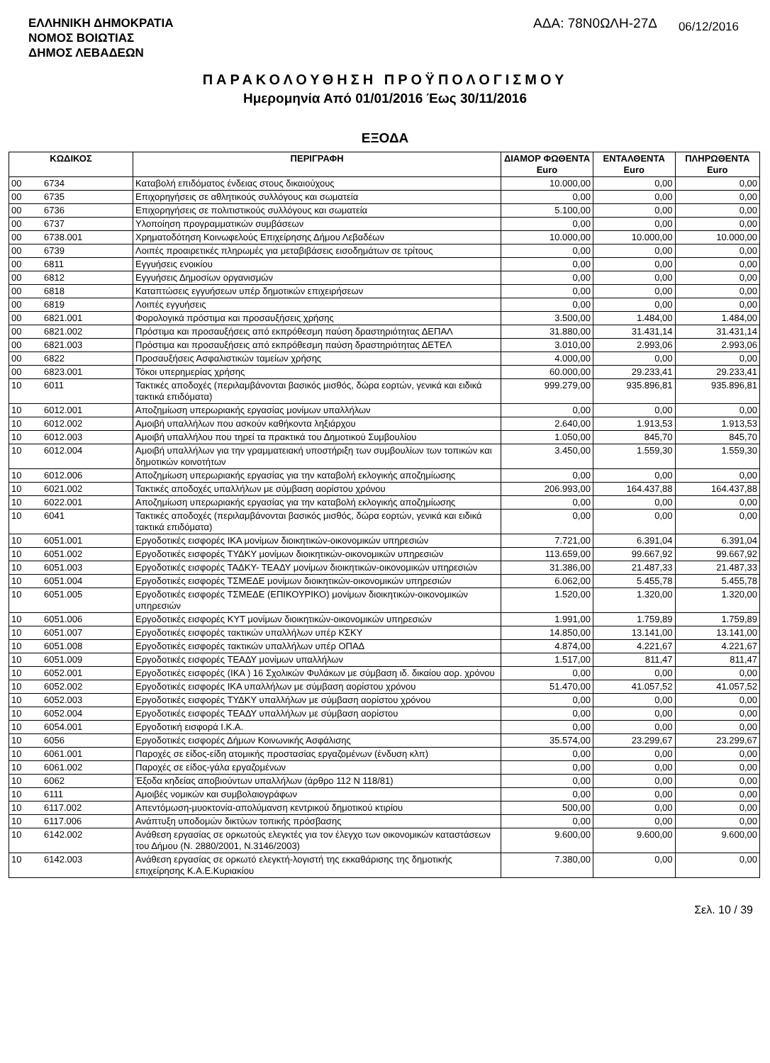ΕΛΛΗΝΙΚΗ ΔΗΜΟΚΡΑΤΙΑ
ΝΟΜΟΣ ΒΟΙΩΤΙΑΣ
ΔΗΜΟΣ ΛΕΒΑΔΕΩΝ
ΑΔΑ: 78Ν0ΩΛΗ-27Δ
06/12/2016
ΠΑΡΑΚΟΛΟΥΘΗΣΗ ΠΡΟΫΠΟΛΟΓΙΣΜΟΥ
Ημερομηνία Από 01/01/2016 Έως 30/11/2016
ΕΞΟΔΑ
| ΚΩΔΙΚΟΣ | | ΠΕΡΙΓΡΑΦΗ | ΔΙΑΜΟΡ ΦΩΘΕΝΤΑ Euro | ΕΝΤΑΛΘΕΝΤΑ Euro | ΠΛΗΡΩΘΕΝΤΑ Euro |
| --- | --- | --- | --- | --- | --- |
| 00 | 6734 | Καταβολή επιδόματος ένδειας στους δικαιούχους | 10.000,00 | 0,00 | 0,00 |
| 00 | 6735 | Επιχορηγήσεις σε αθλητικούς συλλόγους και σωματεία | 0,00 | 0,00 | 0,00 |
| 00 | 6736 | Επιχορηγήσεις σε πολιτιστικούς συλλόγους και σωματεία | 5.100,00 | 0,00 | 0,00 |
| 00 | 6737 | Υλοποίηση προγραμματικών συμβάσεων | 0,00 | 0,00 | 0,00 |
| 00 | 6738.001 | Χρηματοδότηση Κοινωφελούς Επιχείρησης Δήμου Λεβαδέων | 10.000,00 | 10.000,00 | 10.000,00 |
| 00 | 6739 | Λοιπές προαιρετικές πληρωμές για μεταβιβάσεις εισοδημάτων σε τρίτους | 0,00 | 0,00 | 0,00 |
| 00 | 6811 | Εγγυήσεις ενοικίου | 0,00 | 0,00 | 0,00 |
| 00 | 6812 | Εγγυήσεις Δημοσίων οργανισμών | 0,00 | 0,00 | 0,00 |
| 00 | 6818 | Καταπτώσεις εγγυήσεων υπέρ δημοτικών επιχειρήσεων | 0,00 | 0,00 | 0,00 |
| 00 | 6819 | Λοιπές εγγυήσεις | 0,00 | 0,00 | 0,00 |
| 00 | 6821.001 | Φορολογικά πρόστιμα και προσαυξήσεις χρήσης | 3.500,00 | 1.484,00 | 1.484,00 |
| 00 | 6821.002 | Πρόστιμα και προσαυξήσεις από εκπρόθεσμη παύση δραστηριότητας ΔΕΠΑΛ | 31.880,00 | 31.431,14 | 31.431,14 |
| 00 | 6821.003 | Πρόστιμα και προσαυξήσεις από εκπρόθεσμη παύση δραστηριότητας ΔΕΤΕΛ | 3.010,00 | 2.993,06 | 2.993,06 |
| 00 | 6822 | Προσαυξήσεις Ασφαλιστικών ταμείων χρήσης | 4.000,00 | 0,00 | 0,00 |
| 00 | 6823.001 | Τόκοι υπερημερίας χρήσης | 60.000,00 | 29.233,41 | 29.233,41 |
| 10 | 6011 | Τακτικές αποδοχές (περιλαμβάνονται βασικός μισθός, δώρα εορτών, γενικά και ειδικά τακτικά επιδόματα) | 999.279,00 | 935.896,81 | 935.896,81 |
| 10 | 6012.001 | Αποζημίωση υπερωριακής εργασίας μονίμων υπαλλήλων | 0,00 | 0,00 | 0,00 |
| 10 | 6012.002 | Αμοιβή υπαλλήλων που ασκούν καθήκοντα ληξιάρχου | 2.640,00 | 1.913,53 | 1.913,53 |
| 10 | 6012.003 | Αμοιβή υπαλλήλου που τηρεί τα πρακτικά του Δημοτικού Συμβουλίου | 1.050,00 | 845,70 | 845,70 |
| 10 | 6012.004 | Αμοιβή υπαλλήλων για την γραμματειακή υποστήριξη των συμβουλίων των τοπικών και δημοτικών κοινοτήτων | 3.450,00 | 1.559,30 | 1.559,30 |
| 10 | 6012.006 | Αποζημίωση υπερωριακής εργασίας για την καταβολή εκλογικής αποζημίωσης | 0,00 | 0,00 | 0,00 |
| 10 | 6021.002 | Τακτικές αποδοχές υπαλλήλων με σύμβαση αορίστου χρόνου | 206.993,00 | 164.437,88 | 164.437,88 |
| 10 | 6022.001 | Αποζημίωση υπερωριακής εργασίας για την καταβολή εκλογικής αποζημίωσης | 0,00 | 0,00 | 0,00 |
| 10 | 6041 | Τακτικές αποδοχές (περιλαμβάνονται βασικός μισθός, δώρα εορτών, γενικά και ειδικά τακτικά επιδόματα) | 0,00 | 0,00 | 0,00 |
| 10 | 6051.001 | Εργοδοτικές εισφορές ΙΚΑ μονίμων διοικητικών-οικονομικών υπηρεσιών | 7.721,00 | 6.391,04 | 6.391,04 |
| 10 | 6051.002 | Εργοδοτικές εισφορές ΤΥΔΚΥ μονίμων διοικητικών-οικονομικών υπηρεσιών | 113.659,00 | 99.667,92 | 99.667,92 |
| 10 | 6051.003 | Εργοδοτικές εισφορές ΤΑΔΚΥ- ΤΕΑΔΥ μονίμων διοικητικών-οικονομικών υπηρεσιών | 31.386,00 | 21.487,33 | 21.487,33 |
| 10 | 6051.004 | Εργοδοτικές εισφορές ΤΣΜΕΔΕ μονίμων διοικητικών-οικονομικών υπηρεσιών | 6.062,00 | 5.455,78 | 5.455,78 |
| 10 | 6051.005 | Εργοδοτικές εισφορές ΤΣΜΕΔΕ (ΕΠΙΚΟΥΡΙΚΟ) μονίμων διοικητικών-οικονομικών υπηρεσιών | 1.520,00 | 1.320,00 | 1.320,00 |
| 10 | 6051.006 | Εργοδοτικές εισφορές ΚΥΤ μονίμων διοικητικών-οικονομικών υπηρεσιών | 1.991,00 | 1.759,89 | 1.759,89 |
| 10 | 6051.007 | Εργοδοτικές εισφορές τακτικών υπαλλήλων υπέρ ΚΣΚΥ | 14.850,00 | 13.141,00 | 13.141,00 |
| 10 | 6051.008 | Εργοδοτικές εισφορές τακτικών υπαλλήλων υπέρ ΟΠΑΔ | 4.874,00 | 4.221,67 | 4.221,67 |
| 10 | 6051.009 | Εργοδοτικές εισφορές ΤΕΑΔΥ μονίμων υπαλλήλων | 1.517,00 | 811,47 | 811,47 |
| 10 | 6052.001 | Εργοδοτικές εισφορές (ΙΚΑ ) 16 Σχολικών Φυλάκων με σύμβαση ιδ. δικαίου αορ. χρόνου | 0,00 | 0,00 | 0,00 |
| 10 | 6052.002 | Εργοδοτικές εισφορές ΙΚΑ υπαλλήλων με σύμβαση αορίστου χρόνου | 51.470,00 | 41.057,52 | 41.057,52 |
| 10 | 6052.003 | Εργοδοτικές εισφορές ΤΥΔΚΥ υπαλλήλων με σύμβαση αορίστου χρόνου | 0,00 | 0,00 | 0,00 |
| 10 | 6052.004 | Εργοδοτικές εισφορές ΤΕΑΔΥ υπαλλήλων με σύμβαση αορίστου | 0,00 | 0,00 | 0,00 |
| 10 | 6054.001 | Εργοδοτική εισφορά Ι.Κ.Α. | 0,00 | 0,00 | 0,00 |
| 10 | 6056 | Εργοδοτικές εισφορές Δήμων Κοινωνικής Ασφάλισης | 35.574,00 | 23.299,67 | 23.299,67 |
| 10 | 6061.001 | Παροχές σε είδος-είδη ατομικής προστασίας εργαζομένων (ένδυση κλπ) | 0,00 | 0,00 | 0,00 |
| 10 | 6061.002 | Παροχές σε είδος-γάλα εργαζομένων | 0,00 | 0,00 | 0,00 |
| 10 | 6062 | Έξοδα κηδείας αποβιούντων υπαλλήλων (άρθρο 112 Ν 118/81) | 0,00 | 0,00 | 0,00 |
| 10 | 6111 | Αμοιβές νομικών και συμβολαιογράφων | 0,00 | 0,00 | 0,00 |
| 10 | 6117.002 | Απεντόμωση-μυοκτονία-απολύμανση κεντρικού δημοτικού κτιρίου | 500,00 | 0,00 | 0,00 |
| 10 | 6117.006 | Ανάπτυξη υποδομών δικτύων τοπικής πρόσβασης | 0,00 | 0,00 | 0,00 |
| 10 | 6142.002 | Ανάθεση εργασίας σε ορκωτούς ελεγκτές για τον έλεγχο των οικονομικών καταστάσεων του Δήμου (Ν. 2880/2001, Ν.3146/2003) | 9.600,00 | 9.600,00 | 9.600,00 |
| 10 | 6142.003 | Ανάθεση εργασίας σε ορκωτό ελεγκτή-λογιστή της εκκαθάρισης της δημοτικής επιχείρησης Κ.Α.Ε.Κυριακίου | 7.380,00 | 0,00 | 0,00 |
Σελ. 10 / 39